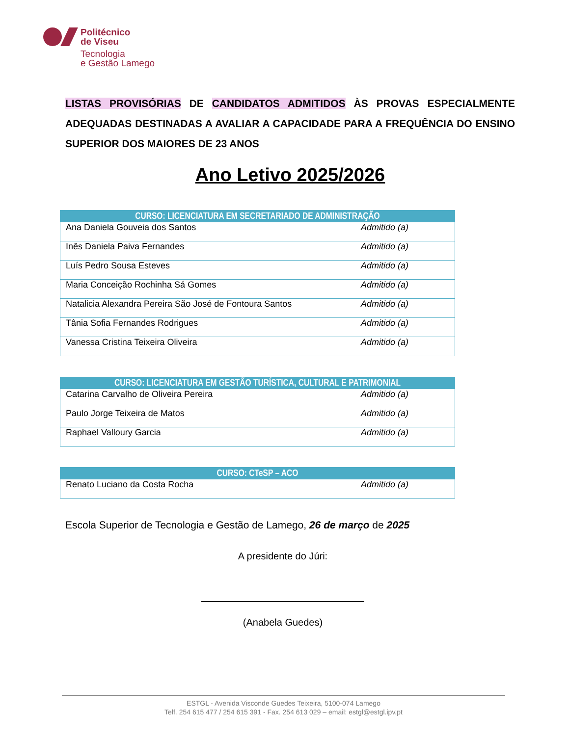Politécnico
de Viseu
Tecnologia
e Gestão Lamego
LISTAS PROVISÓRIAS DE CANDIDATOS ADMITIDOS ÀS PROVAS ESPECIALMENTE ADEQUADAS DESTINADAS A AVALIAR A CAPACIDADE PARA A FREQUÊNCIA DO ENSINO SUPERIOR DOS MAIORES DE 23 ANOS
Ano Letivo 2025/2026
| CURSO: LICENCIATURA EM SECRETARIADO DE ADMINISTRAÇÃO | |
| --- | --- |
| Ana Daniela Gouveia dos Santos | Admitido (a) |
| Inês Daniela Paiva Fernandes | Admitido (a) |
| Luís Pedro Sousa Esteves | Admitido (a) |
| Maria Conceição Rochinha Sá Gomes | Admitido (a) |
| Natalicia Alexandra Pereira São José de Fontoura Santos | Admitido (a) |
| Tânia Sofia Fernandes Rodrigues | Admitido (a) |
| Vanessa Cristina Teixeira Oliveira | Admitido (a) |
| CURSO: LICENCIATURA EM GESTÃO TURÍSTICA, CULTURAL E PATRIMONIAL | |
| --- | --- |
| Catarina Carvalho de Oliveira Pereira | Admitido (a) |
| Paulo Jorge Teixeira de Matos | Admitido (a) |
| Raphael Valloury Garcia | Admitido (a) |
| CURSO: CTeSP – ACO | |
| --- | --- |
| Renato Luciano da Costa Rocha | Admitido (a) |
Escola Superior de Tecnologia e Gestão de Lamego, 26 de março de 2025
A presidente do Júri:
(Anabela Guedes)
ESTGL - Avenida Visconde Guedes Teixeira, 5100-074 Lamego
Telf. 254 615 477 / 254 615 391 - Fax. 254 613 029 – email: estgl@estgl.ipv.pt